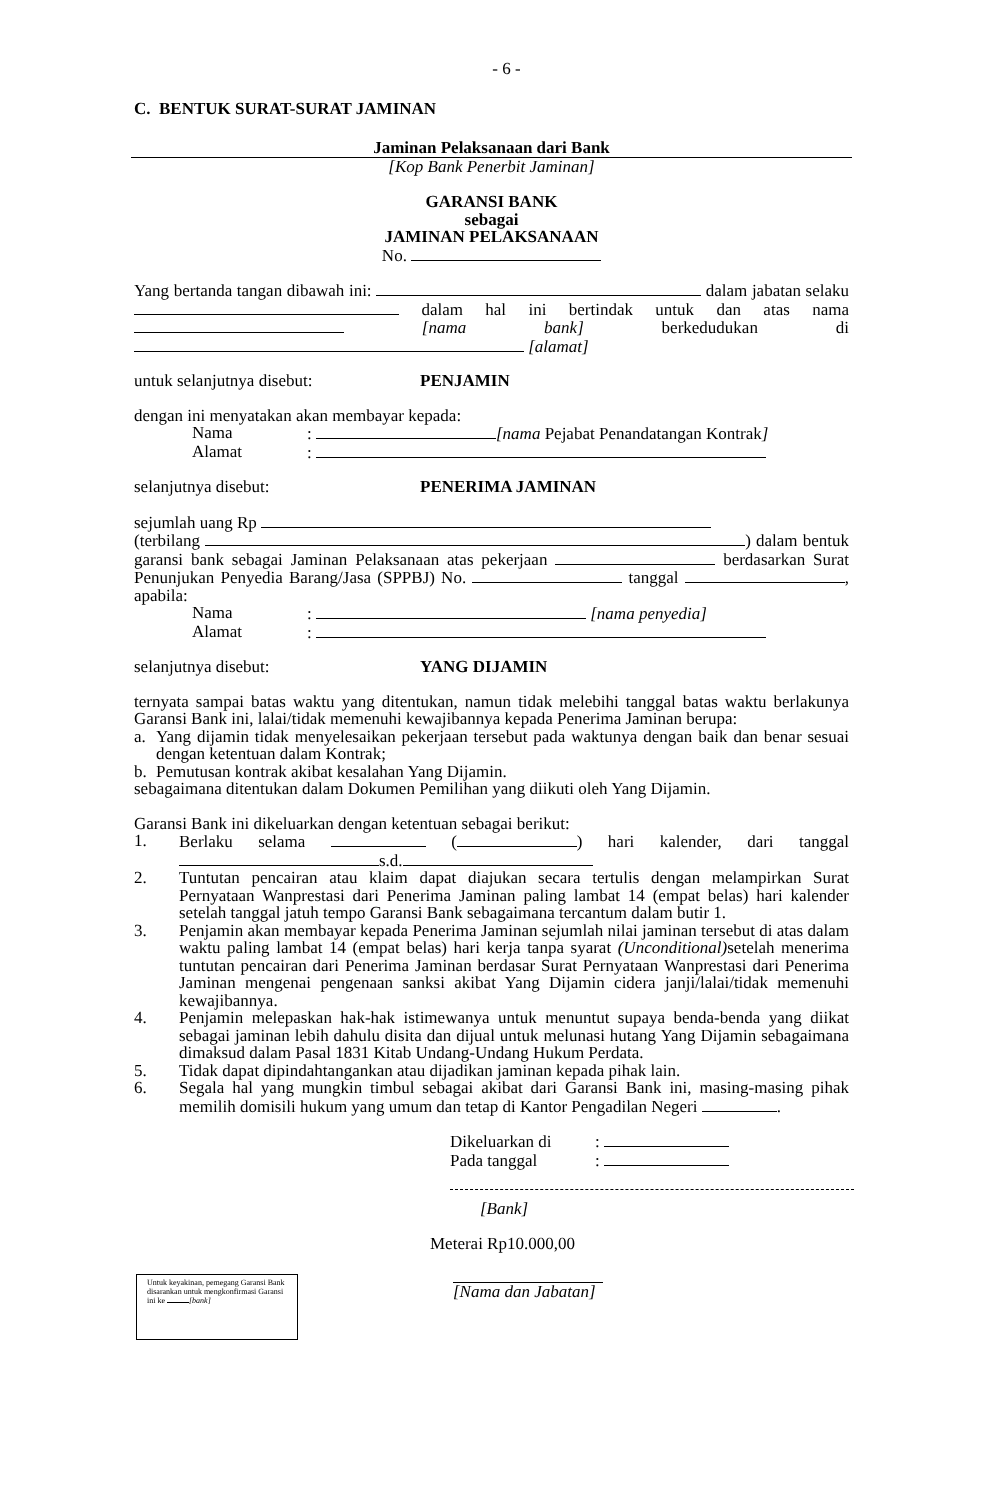- 6 -
C. BENTUK SURAT-SURAT JAMINAN
Jaminan Pelaksanaan dari Bank
[Kop Bank Penerbit Jaminan]
GARANSI BANK
sebagai
JAMINAN PELAKSANAAN
No.
Yang bertanda tangan dibawah ini: dalam jabatan selaku dalam hal ini bertindak untuk dan atas nama [nama bank] berkedudukan di [alamat]
untuk selanjutnya disebut: PENJAMIN
dengan ini menyatakan akan membayar kepada:
Nama: [nama Pejabat Penandatangan Kontrak]
Alamat:
selanjutnya disebut: PENERIMA JAMINAN
sejumlah uang Rp
(terbilang ) dalam bentuk garansi bank sebagai Jaminan Pelaksanaan atas pekerjaan berdasarkan Surat Penunjukan Penyedia Barang/Jasa (SPPBJ) No. tanggal , apabila:
Nama: [nama penyedia]
Alamat:
selanjutnya disebut: YANG DIJAMIN
ternyata sampai batas waktu yang ditentukan, namun tidak melebihi tanggal batas waktu berlakunya Garansi Bank ini, lalai/tidak memenuhi kewajibannya kepada Penerima Jaminan berupa:
a. Yang dijamin tidak menyelesaikan pekerjaan tersebut pada waktunya dengan baik dan benar sesuai dengan ketentuan dalam Kontrak;
b. Pemutusan kontrak akibat kesalahan Yang Dijamin.
sebagaimana ditentukan dalam Dokumen Pemilihan yang diikuti oleh Yang Dijamin.
Garansi Bank ini dikeluarkan dengan ketentuan sebagai berikut:
1. Berlaku selama ( ) hari kalender, dari tanggal s.d.
2. Tuntutan pencairan atau klaim dapat diajukan secara tertulis dengan melampirkan Surat Pernyataan Wanprestasi dari Penerima Jaminan paling lambat 14 (empat belas) hari kalender setelah tanggal jatuh tempo Garansi Bank sebagaimana tercantum dalam butir 1.
3. Penjamin akan membayar kepada Penerima Jaminan sejumlah nilai jaminan tersebut di atas dalam waktu paling lambat 14 (empat belas) hari kerja tanpa syarat (Unconditional) setelah menerima tuntutan pencairan dari Penerima Jaminan berdasar Surat Pernyataan Wanprestasi dari Penerima Jaminan mengenai pengenaan sanksi akibat Yang Dijamin cidera janji/lalai/tidak memenuhi kewajibannya.
4. Penjamin melepaskan hak-hak istimewanya untuk menuntut supaya benda-benda yang diikat sebagai jaminan lebih dahulu disita dan dijual untuk melunasi hutang Yang Dijamin sebagaimana dimaksud dalam Pasal 1831 Kitab Undang-Undang Hukum Perdata.
5. Tidak dapat dipindahtangankan atau dijadikan jaminan kepada pihak lain.
6. Segala hal yang mungkin timbul sebagai akibat dari Garansi Bank ini, masing-masing pihak memilih domisili hukum yang umum dan tetap di Kantor Pengadilan Negeri .
Dikeluarkan di:
Pada tanggal:
[Bank]
Meterai Rp10.000,00
Untuk keyakinan, pemegang Garansi Bank disarankan untuk mengkonfirmasi Garansi ini ke [bank]
[Nama dan Jabatan]